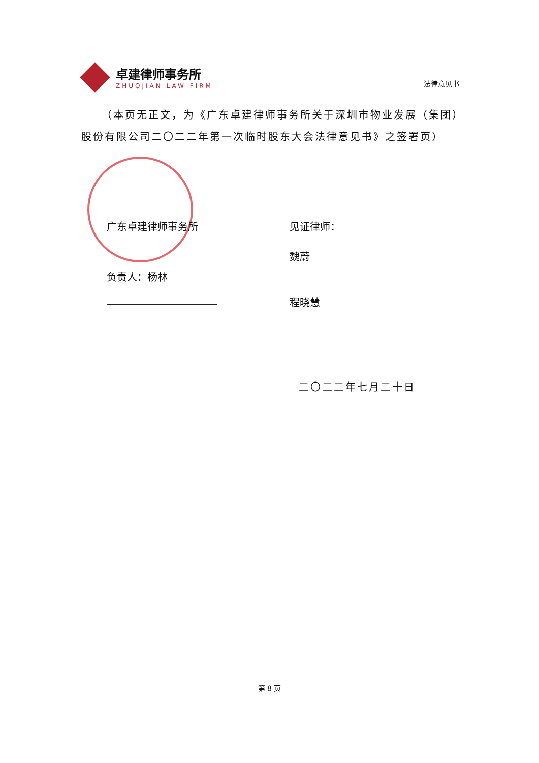卓建律师事务所
ZHUOJIAN LAW FIRM
法律意见书
（本页无正文，为《广东卓建律师事务所关于深圳市物业发展（集团）股份有限公司二〇二二年第一次临时股东大会法律意见书》之签署页）
广东卓建律师事务所
负责人：杨林
见证律师：
魏蔚
程晓慧
二〇二二年七月二十日
第 8 页